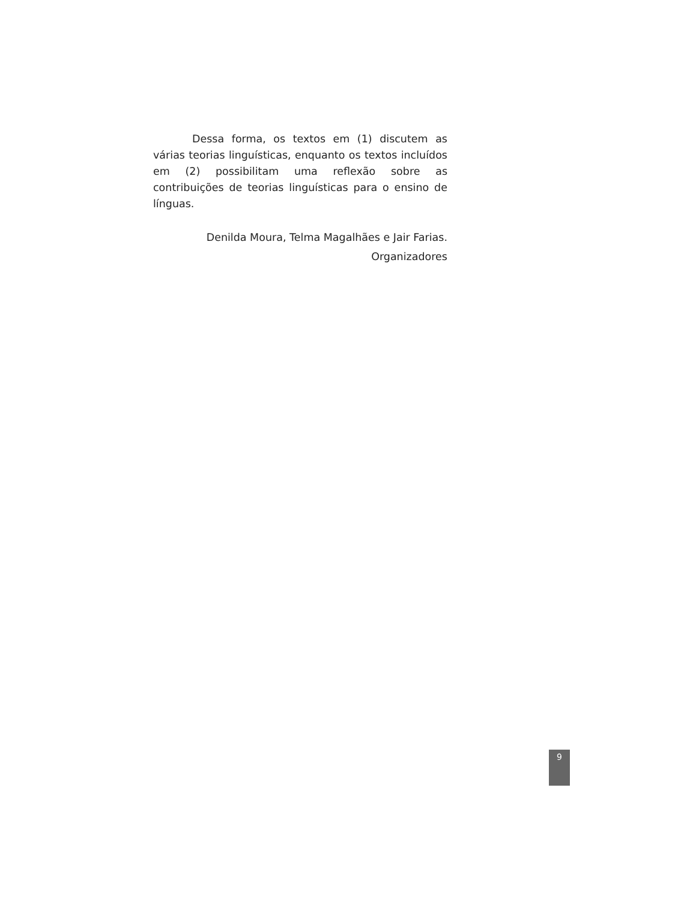Dessa forma, os textos em (1) discutem as várias teorias linguísticas, enquanto os textos incluídos em (2) possibilitam uma reflexão sobre as contribuições de teorias linguísticas para o ensino de línguas.
Denilda Moura, Telma Magalhães e Jair Farias.
Organizadores
9